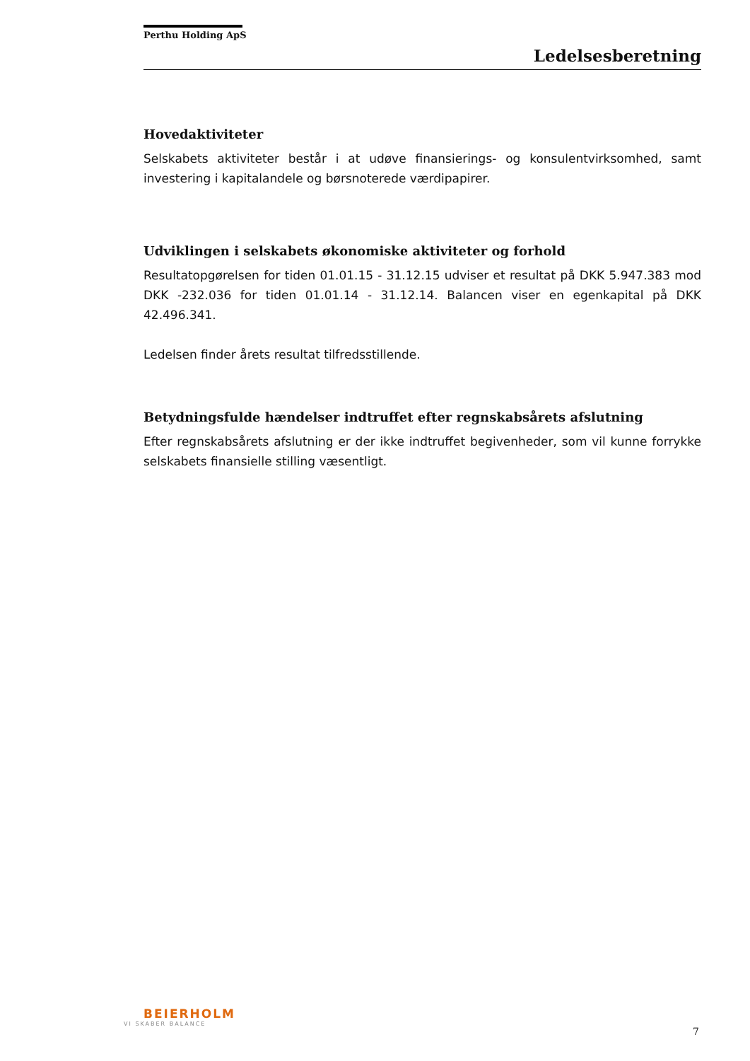Perthu Holding ApS
Ledelsesberetning
Hovedaktiviteter
Selskabets aktiviteter består i at udøve finansierings- og konsulentvirksomhed, samt investering i kapitalandele og børsnoterede værdipapirer.
Udviklingen i selskabets økonomiske aktiviteter og forhold
Resultatopgørelsen for tiden 01.01.15 - 31.12.15 udviser et resultat på DKK 5.947.383 mod DKK -232.036 for tiden 01.01.14 - 31.12.14. Balancen viser en egenkapital på DKK 42.496.341.
Ledelsen finder årets resultat tilfredsstillende.
Betydningsfulde hændelser indtruffet efter regnskabsårets afslutning
Efter regnskabsårets afslutning er der ikke indtruffet begivenheder, som vil kunne forrykke selskabets finansielle stilling væsentligt.
BEIERHOLM
VI SKABER BALANCE
7